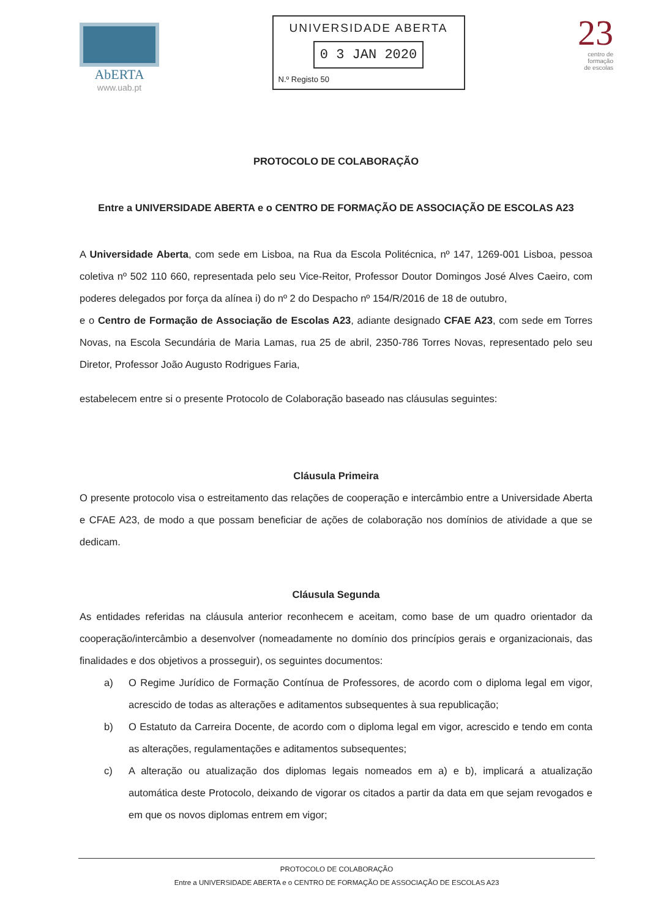AbERTA
www.uab.pt
UNIVERSIDADE ABERTA
0 3 JAN 2020
N.º Registo 50
23
centro de
formação
de escolas
PROTOCOLO DE COLABORAÇÃO
Entre a UNIVERSIDADE ABERTA e o CENTRO DE FORMAÇÃO DE ASSOCIAÇÃO DE ESCOLAS A23
A Universidade Aberta, com sede em Lisboa, na Rua da Escola Politécnica, nº 147, 1269-001 Lisboa, pessoa coletiva nº 502 110 660, representada pelo seu Vice-Reitor, Professor Doutor Domingos José Alves Caeiro, com poderes delegados por força da alínea i) do nº 2 do Despacho nº 154/R/2016 de 18 de outubro,
e o Centro de Formação de Associação de Escolas A23, adiante designado CFAE A23, com sede em Torres Novas, na Escola Secundária de Maria Lamas, rua 25 de abril, 2350-786 Torres Novas, representado pelo seu Diretor, Professor João Augusto Rodrigues Faria,
estabelecem entre si o presente Protocolo de Colaboração baseado nas cláusulas seguintes:
Cláusula Primeira
O presente protocolo visa o estreitamento das relações de cooperação e intercâmbio entre a Universidade Aberta e CFAE A23, de modo a que possam beneficiar de ações de colaboração nos domínios de atividade a que se dedicam.
Cláusula Segunda
As entidades referidas na cláusula anterior reconhecem e aceitam, como base de um quadro orientador da cooperação/intercâmbio a desenvolver (nomeadamente no domínio dos princípios gerais e organizacionais, das finalidades e dos objetivos a prosseguir), os seguintes documentos:
a) O Regime Jurídico de Formação Contínua de Professores, de acordo com o diploma legal em vigor, acrescido de todas as alterações e aditamentos subsequentes à sua republicação;
b) O Estatuto da Carreira Docente, de acordo com o diploma legal em vigor, acrescido e tendo em conta as alterações, regulamentações e aditamentos subsequentes;
c) A alteração ou atualização dos diplomas legais nomeados em a) e b), implicará a atualização automática deste Protocolo, deixando de vigorar os citados a partir da data em que sejam revogados e em que os novos diplomas entrem em vigor;
PROTOCOLO DE COLABORAÇÃO
Entre a UNIVERSIDADE ABERTA e o CENTRO DE FORMAÇÃO DE ASSOCIAÇÃO DE ESCOLAS A23